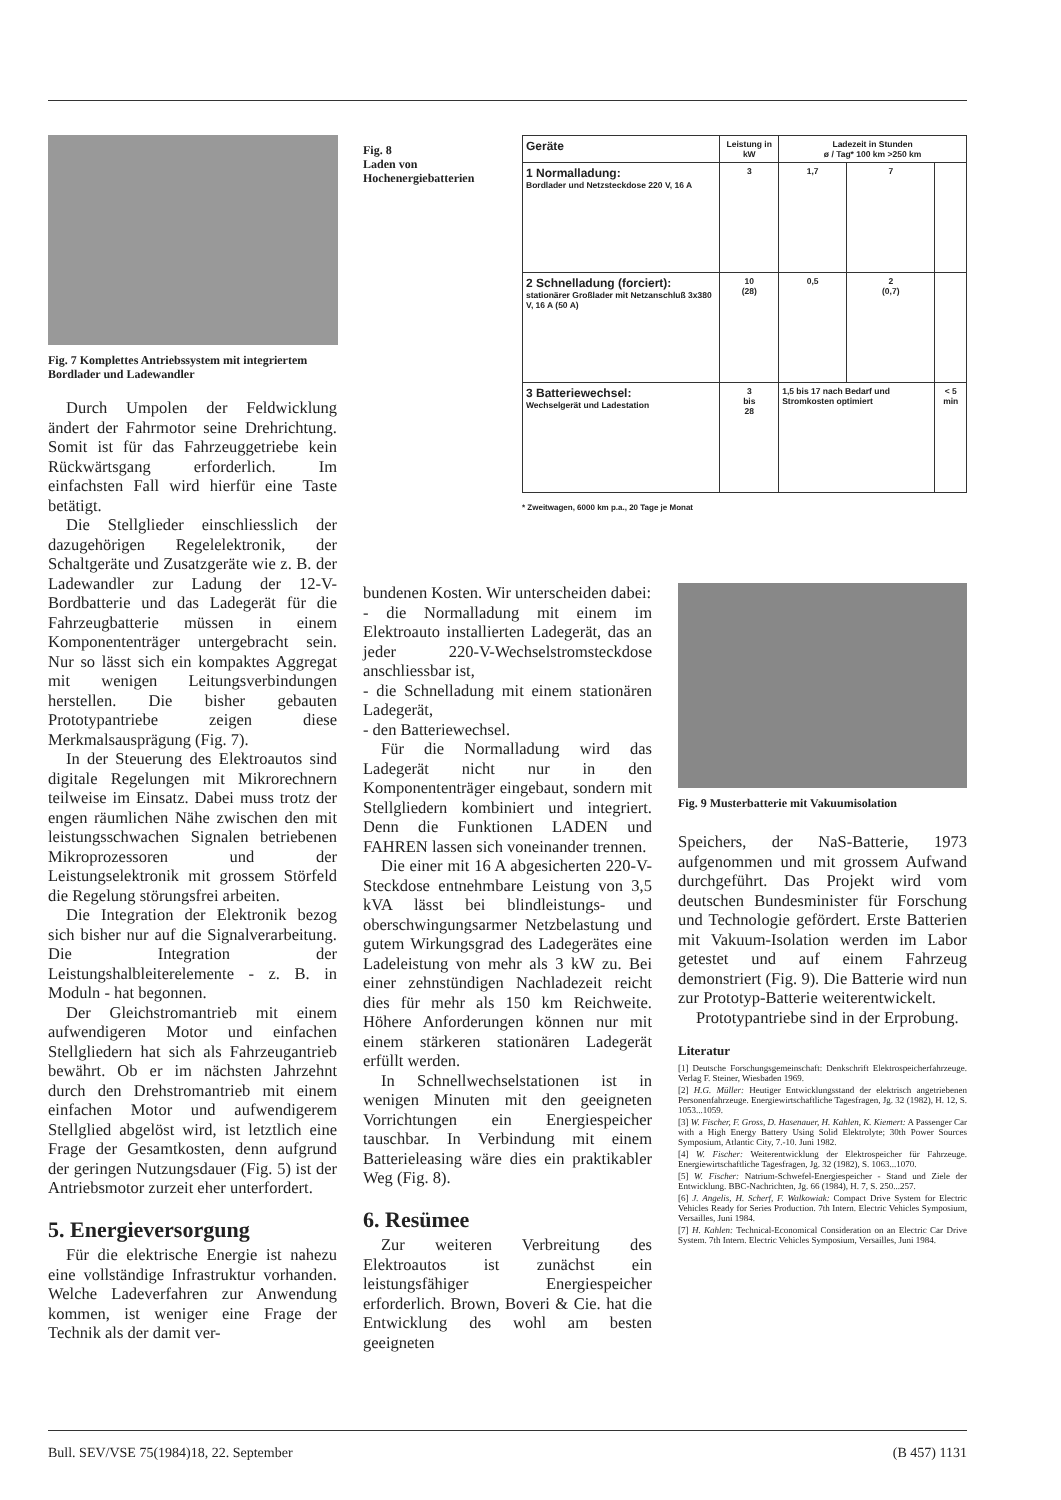Fig. 7 Komplettes Antriebssystem mit integriertem Bordlader und Ladewandler
Fig. 8
Laden von Hochenergiebatterien
| Geräte | Leistung in kW | Ladezeit in Stunden ø / Tag* 100 km >250 km | | |
| --- | --- | --- | --- | --- |
| 1 Normalladung: Bordlader und Netzsteckdose 220 V, 16 A | 3 | 1,7 | 7 | |
| 2 Schnelladung (forciert): stationärer Großlader mit Netzanschluß 3x380 V, 16 A (50 A) | 10 (28) | 0,5 | 2 (0,7) | |
| 3 Batteriewechsel: Wechselgerät und Ladestation | 3 bis 28 | 1,5 bis 17 nach Bedarf und Stromkosten optimiert | | < 5 min |
* Zweitwagen, 6000 km p.a., 20 Tage je Monat
Durch Umpolen der Feldwicklung ändert der Fahrmotor seine Drehrichtung. Somit ist für das Fahrzeuggetriebe kein Rückwärtsgang erforderlich. Im einfachsten Fall wird hierfür eine Taste betätigt.
Die Stellglieder einschliesslich der dazugehörigen Regelelektronik, der Schaltgeräte und Zusatzgeräte wie z. B. der Ladewandler zur Ladung der 12-V-Bordbatterie und das Ladegerät für die Fahrzeugbatterie müssen in einem Komponententräger untergebracht sein. Nur so lässt sich ein kompaktes Aggregat mit wenigen Leitungsverbindungen herstellen. Die bisher gebauten Prototypantriebe zeigen diese Merkmalsausprägung (Fig. 7).
In der Steuerung des Elektroautos sind digitale Regelungen mit Mikrorechnern teilweise im Einsatz. Dabei muss trotz der engen räumlichen Nähe zwischen den mit leistungsschwachen Signalen betriebenen Mikroprozessoren und der Leistungselektronik mit grossem Störfeld die Regelung störungsfrei arbeiten.
Die Integration der Elektronik bezog sich bisher nur auf die Signalverarbeitung. Die Integration der Leistungshalbleiterelemente - z. B. in Moduln - hat begonnen.
Der Gleichstromantrieb mit einem aufwendigeren Motor und einfachen Stellgliedern hat sich als Fahrzeugantrieb bewährt. Ob er im nächsten Jahrzehnt durch den Drehstromantrieb mit einem einfachen Motor und aufwendigerem Stellglied abgelöst wird, ist letztlich eine Frage der Gesamtkosten, denn aufgrund der geringen Nutzungsdauer (Fig. 5) ist der Antriebsmotor zurzeit eher unterfordert.
5. Energieversorgung
Für die elektrische Energie ist nahezu eine vollständige Infrastruktur vorhanden. Welche Ladeverfahren zur Anwendung kommen, ist weniger eine Frage der Technik als der damit ver-
bundenen Kosten. Wir unterscheiden dabei:
- die Normalladung mit einem im Elektroauto installierten Ladegerät, das an jeder 220-V-Wechselstromsteckdose anschliessbar ist,
- die Schnelladung mit einem stationären Ladegerät,
- den Batteriewechsel.
Für die Normalladung wird das Ladegerät nicht nur in den Komponententräger eingebaut, sondern mit Stellgliedern kombiniert und integriert. Denn die Funktionen LADEN und FAHREN lassen sich voneinander trennen.
Die einer mit 16 A abgesicherten 220-V-Steckdose entnehmbare Leistung von 3,5 kVA lässt bei blindleistungs- und oberschwingungsarmer Netzbelastung und gutem Wirkungsgrad des Ladegerätes eine Ladeleistung von mehr als 3 kW zu. Bei einer zehnstündigen Nachladezeit reicht dies für mehr als 150 km Reichweite. Höhere Anforderungen können nur mit einem stärkeren stationären Ladegerät erfüllt werden.
In Schnellwechselstationen ist in wenigen Minuten mit den geeigneten Vorrichtungen ein Energiespeicher tauschbar. In Verbindung mit einem Batterieleasing wäre dies ein praktikabler Weg (Fig. 8).
6. Resümee
Zur weiteren Verbreitung des Elektroautos ist zunächst ein leistungsfähiger Energiespeicher erforderlich. Brown, Boveri & Cie. hat die Entwicklung des wohl am besten geeigneten
Fig. 9 Musterbatterie mit Vakuumisolation
Speichers, der NaS-Batterie, 1973 aufgenommen und mit grossem Aufwand durchgeführt. Das Projekt wird vom deutschen Bundesminister für Forschung und Technologie gefördert. Erste Batterien mit Vakuum-Isolation werden im Labor getestet und auf einem Fahrzeug demonstriert (Fig. 9). Die Batterie wird nun zur Prototyp-Batterie weiterentwickelt.
Prototypantriebe sind in der Erprobung.
Literatur
[1] Deutsche Forschungsgemeinschaft: Denkschrift Elektrospeicherfahrzeuge. Verlag F. Steiner, Wiesbaden 1969.
[2] H.G. Müller: Heutiger Entwicklungsstand der elektrisch angetriebenen Personenfahrzeuge. Energiewirtschaftliche Tagesfragen, Jg. 32 (1982), H. 12, S. 1053...1059.
[3] W. Fischer, F. Gross, D. Hasenauer, H. Kahlen, K. Kiemert: A Passenger Car with a High Energy Battery Using Solid Elektrolyte; 30th Power Sources Symposium, Atlantic City, 7.-10. Juni 1982.
[4] W. Fischer: Weiterentwicklung der Elektrospeicher für Fahrzeuge. Energiewirtschaftliche Tagesfragen, Jg. 32 (1982), S. 1063...1070.
[5] W. Fischer: Natrium-Schwefel-Energiespeicher - Stand und Ziele der Entwicklung. BBC-Nachrichten, Jg. 66 (1984), H. 7, S. 250...257.
[6] J. Angelis, H. Scherf, F. Walkowiak: Compact Drive System for Electric Vehicles Ready for Series Production. 7th Intern. Electric Vehicles Symposium, Versailles, Juni 1984.
[7] H. Kahlen: Technical-Economical Consideration on an Electric Car Drive System. 7th Intern. Electric Vehicles Symposium, Versailles, Juni 1984.
Bull. SEV/VSE 75(1984)18, 22. September (B 457) 1131